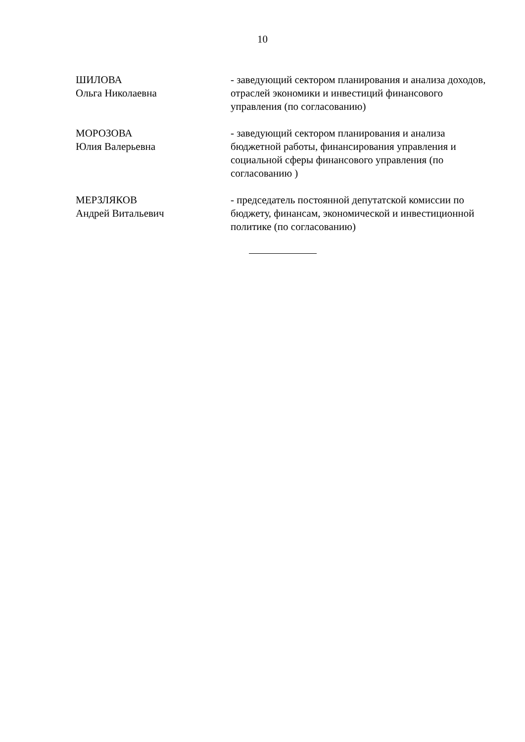10
ШИЛОВА
Ольга Николаевна
- заведующий сектором планирования и анализа доходов, отраслей экономики и инвестиций финансового управления (по согласованию)
МОРОЗОВА
Юлия Валерьевна
- заведующий сектором планирования и анализа бюджетной работы, финансирования управления и социальной сферы финансового управления (по согласованию )
МЕРЗЛЯКОВ
Андрей Витальевич
- председатель постоянной депутатской комиссии по бюджету, финансам, экономической и инвестиционной политике (по согласованию)